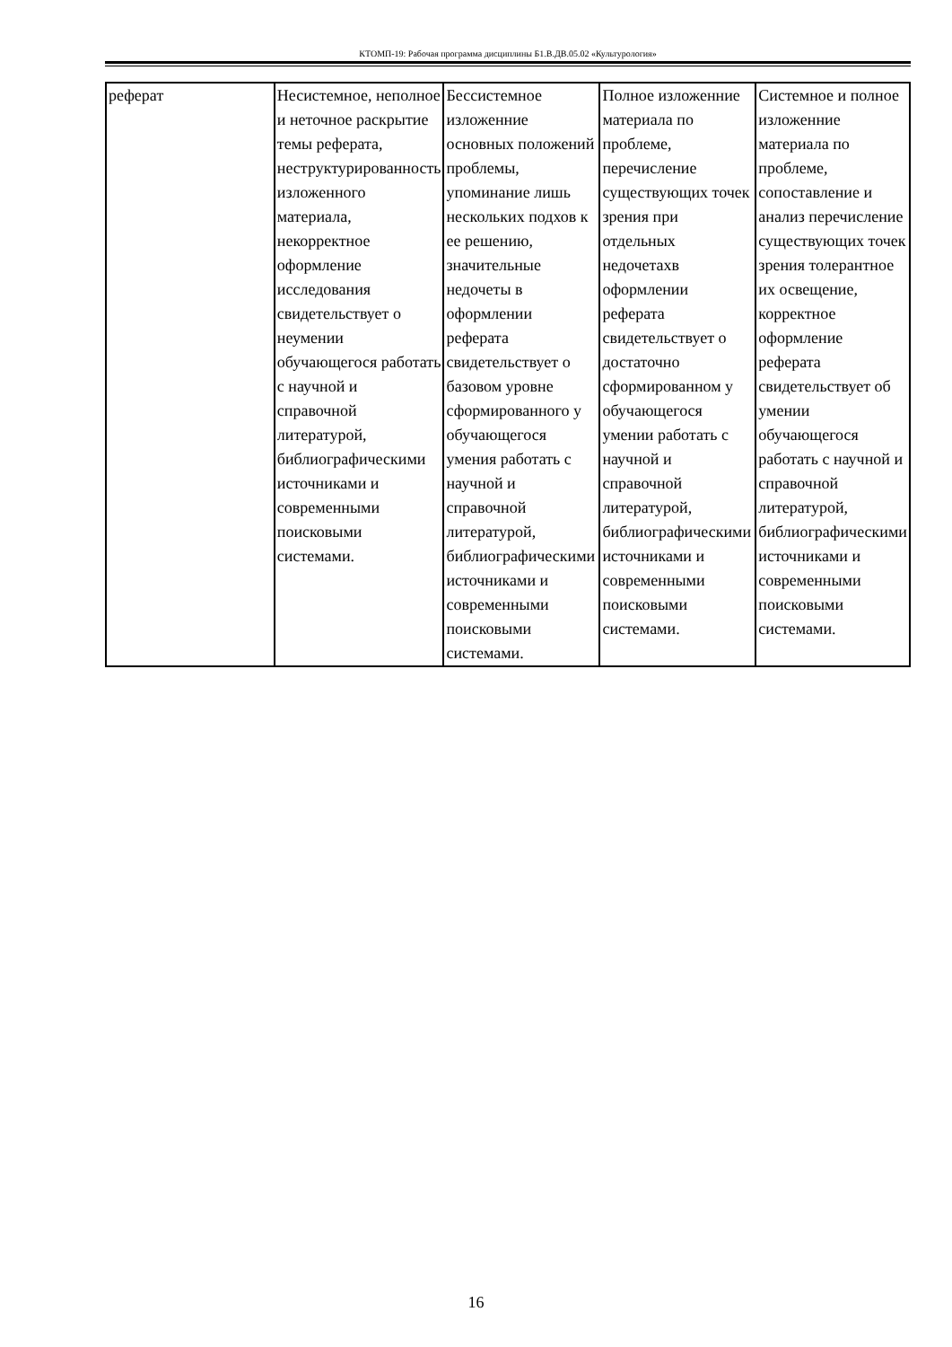КТОМП-19: Рабочая программа дисциплины Б1.В.ДВ.05.02 «Культурология»
| реферат | Несистемное, неполное и неточное раскрытие темы реферата, неструктурированность изложенного материала, некорректное оформление исследования свидетельствует о неумении обучающегося работать с научной и справочной литературой, библиографическими источниками и современными поисковыми системами. | Бессистемное изложенние основных положений проблемы, упоминание лишь нескольких подхов к ее решению, значительные недочеты в оформлении реферата свидетельствует о базовом уровне сформированного у обучающегося умения работать с научной и справочной литературой, библиографическими источниками и современными поисковыми системами. | Полное изложенние материала по проблеме, перечисление существующих точек зрения при отдельных недочетахв оформлении реферата свидетельствует о достаточно сформированном у обучающегося умении работать с научной и справочной литературой, библиографическими источниками и современными поисковыми системами. | Системное и полное изложенние материала по проблеме, сопоставление и анализ перечисление существующих точек зрения толерантное их освещение, корректное оформление реферата свидетельствует об умении обучающегося работать с научной и справочной литературой, библиографическими источниками и современными поисковыми системами. |
16